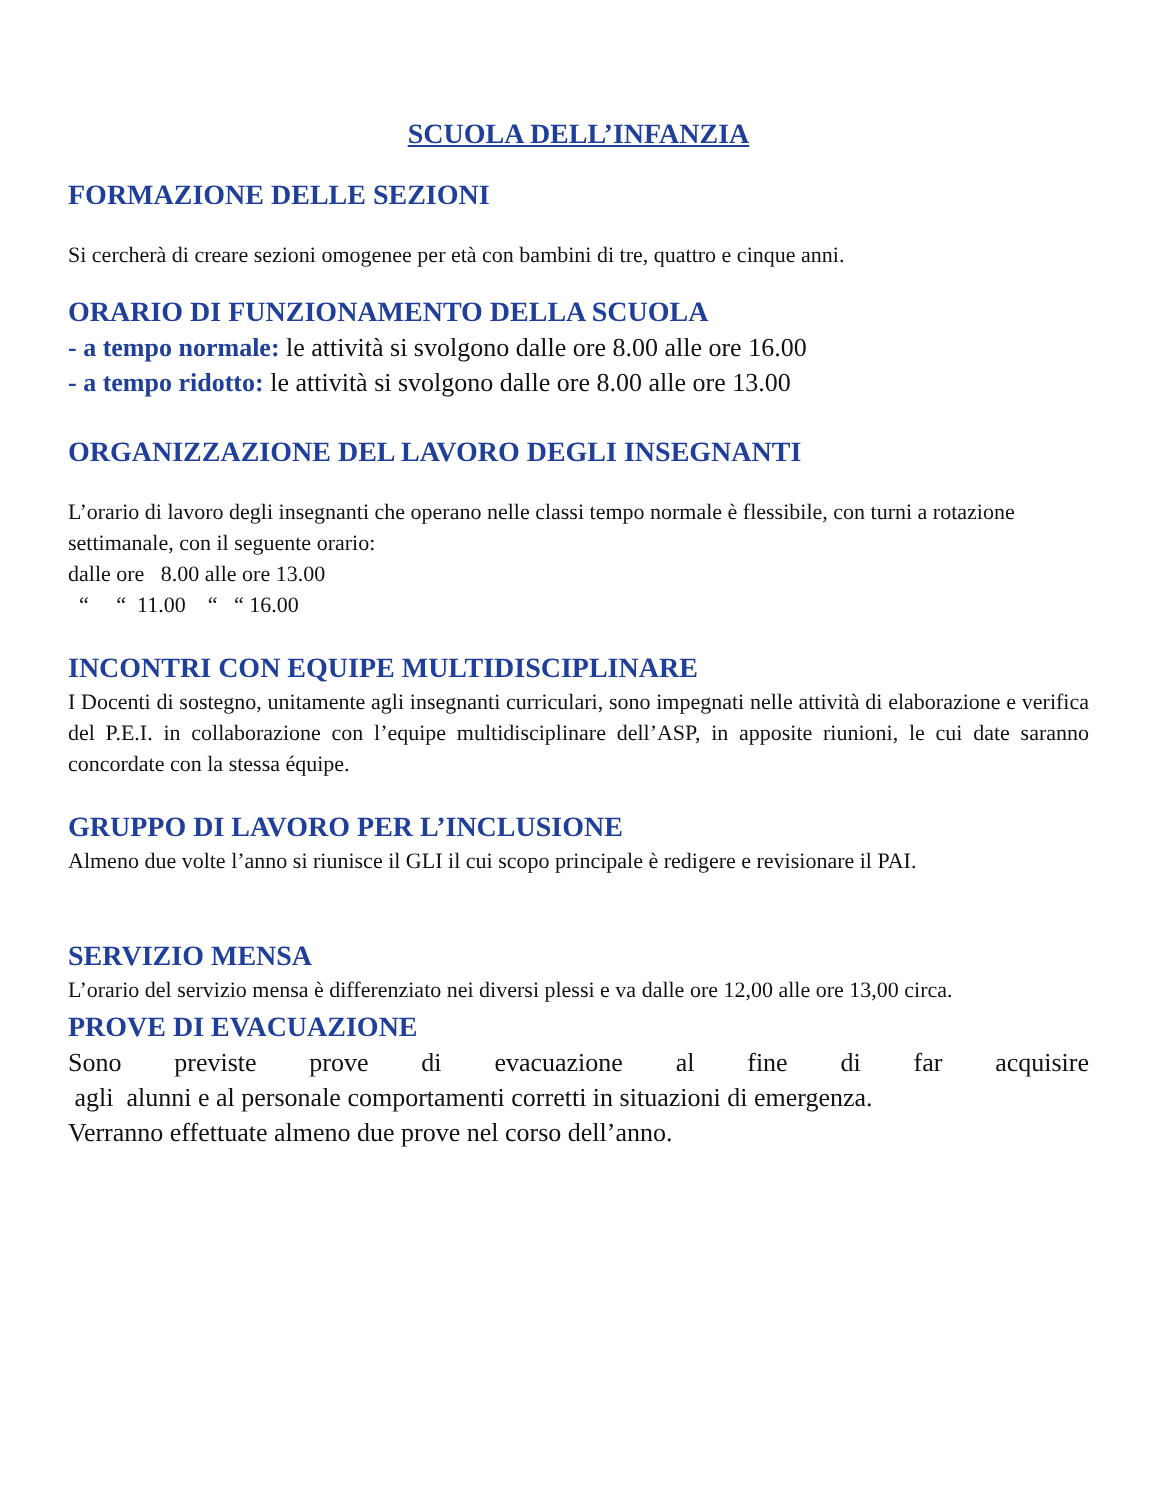SCUOLA DELL’INFANZIA
FORMAZIONE DELLE SEZIONI
Si cercherà di creare sezioni omogenee per età con bambini di tre, quattro e cinque anni.
ORARIO DI FUNZIONAMENTO DELLA SCUOLA
- a tempo normale: le attività si svolgono dalle ore 8.00 alle ore 16.00
- a tempo ridotto: le attività si svolgono dalle ore 8.00 alle ore 13.00
ORGANIZZAZIONE DEL LAVORO DEGLI INSEGNANTI
L’orario di lavoro degli insegnanti che operano nelle classi tempo normale è flessibile, con turni a rotazione settimanale, con il seguente orario:
dalle ore 8.00 alle ore 13.00
“ “ 11.00 “ “ 16.00
INCONTRI CON EQUIPE MULTIDISCIPLINARE
I Docenti di sostegno, unitamente agli insegnanti curriculari, sono impegnati nelle attività di elaborazione e verifica del P.E.I. in collaborazione con l’equipe multidisciplinare dell’ASP, in apposite riunioni, le cui date saranno concordate con la stessa équipe.
GRUPPO DI LAVORO PER L’INCLUSIONE
Almeno due volte l’anno si riunisce il GLI il cui scopo principale è redigere e revisionare il PAI.
SERVIZIO MENSA
L’orario del servizio mensa è differenziato nei diversi plessi e va dalle ore 12,00 alle ore 13,00 circa.
PROVE DI EVACUAZIONE
Sono previste prove di evacuazione al fine di far acquisire
agli alunni e al personale comportamenti corretti in situazioni di emergenza.
Verranno effettuate almeno due prove nel corso dell’anno.